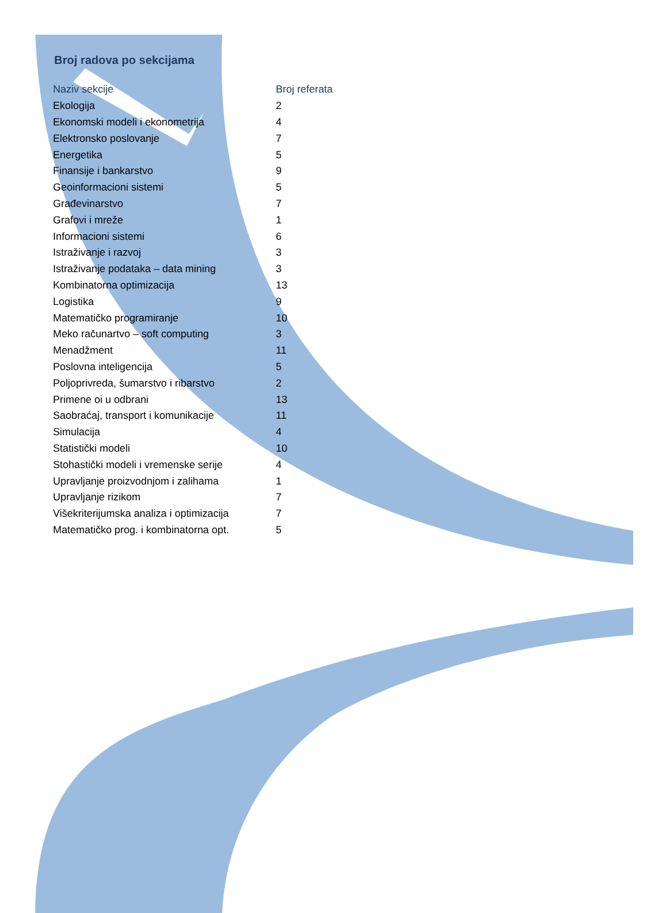Broj radova po sekcijama
| Naziv sekcije | Broj referata |
| --- | --- |
| Ekologija | 2 |
| Ekonomski modeli i ekonometrija | 4 |
| Elektronsko poslovanje | 7 |
| Energetika | 5 |
| Finansije i bankarstvo | 9 |
| Geoinformacioni sistemi | 5 |
| Građevinarstvo | 7 |
| Grafovi i mreže | 1 |
| Informacioni sistemi | 6 |
| Istraživanje i razvoj | 3 |
| Istraživanje podataka – data mining | 3 |
| Kombinatorna optimizacija | 13 |
| Logistika | 9 |
| Matematičko programiranje | 10 |
| Meko računartvo – soft computing | 3 |
| Menadžment | 11 |
| Poslovna inteligencija | 5 |
| Poljoprivreda, šumarstvo i ribarstvo | 2 |
| Primene oi u odbrani | 13 |
| Saobraćaj, transport i komunikacije | 11 |
| Simulacija | 4 |
| Statistički modeli | 10 |
| Stohastički modeli i vremenske serije | 4 |
| Upravljanje proizvodnjom i zalihama | 1 |
| Upravljanje rizikom | 7 |
| Višekriterijumska analiza i optimizacija | 7 |
| Matematičko prog. i kombinatorna opt. | 5 |